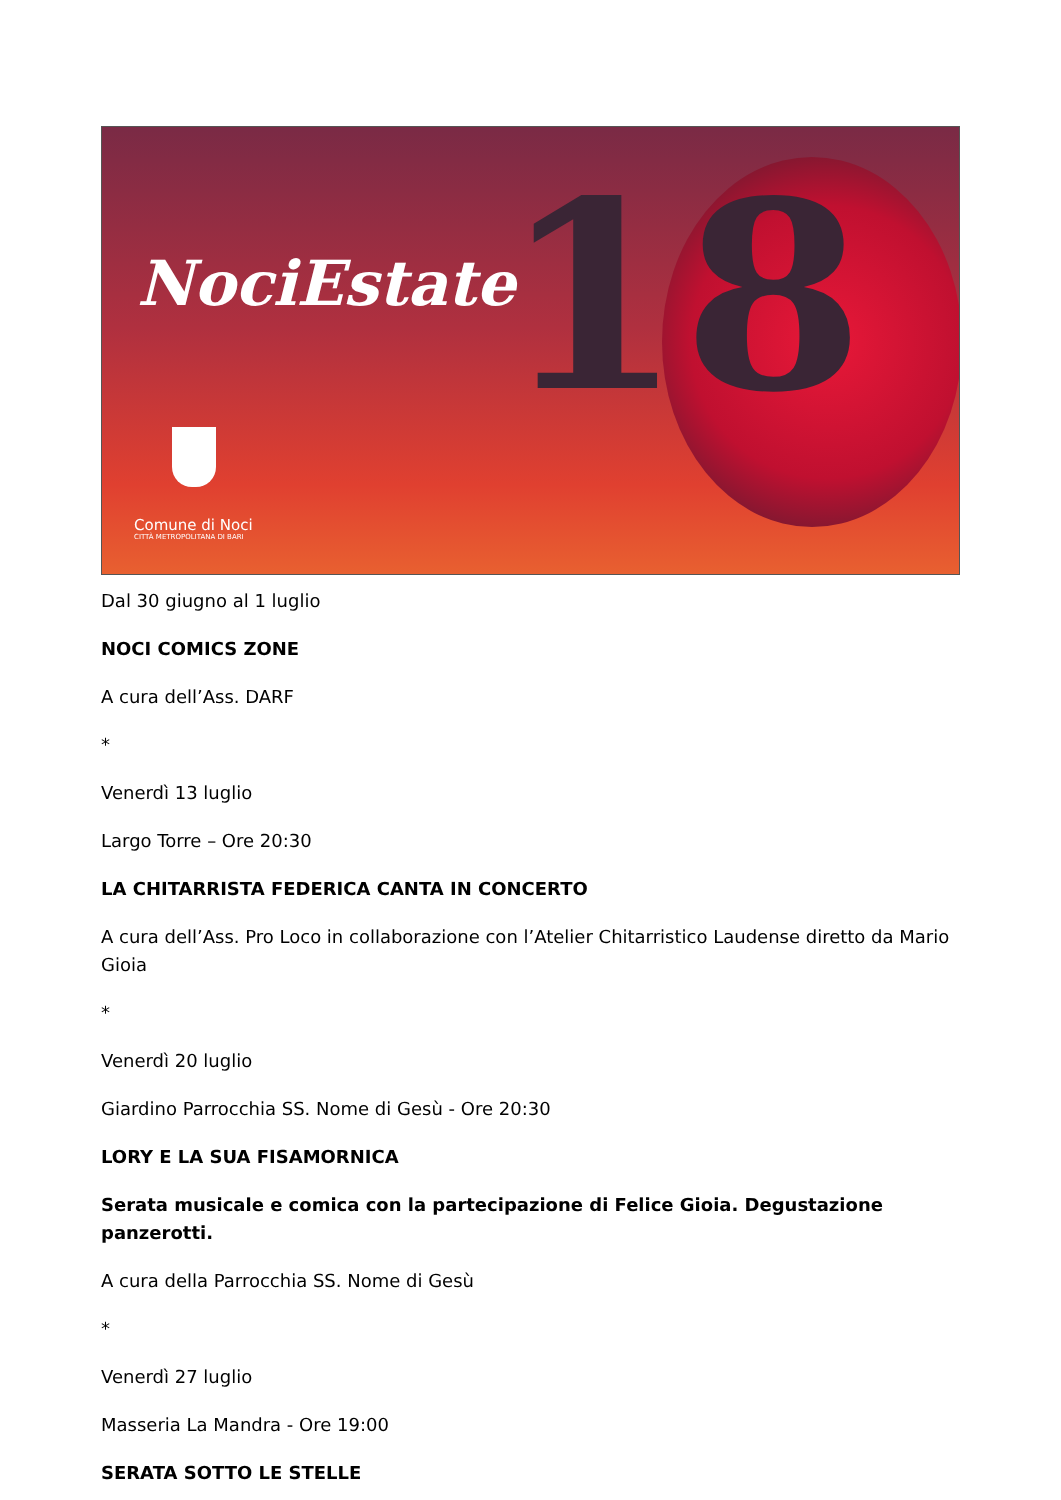18
NociEstate
Comune di Noci
CITTÀ METROPOLITANA DI BARI
Dal 30 giugno al 1 luglio
NOCI COMICS ZONE
A cura dell’Ass. DARF
*
Venerdì 13 luglio
Largo Torre – Ore 20:30
LA CHITARRISTA FEDERICA CANTA IN CONCERTO
A cura dell’Ass. Pro Loco in collaborazione con l’Atelier Chitarristico Laudense diretto da Mario Gioia
*
Venerdì 20 luglio
Giardino Parrocchia SS. Nome di Gesù - Ore 20:30
LORY E LA SUA FISAMORNICA
Serata musicale e comica con la partecipazione di Felice Gioia. Degustazione panzerotti.
A cura della Parrocchia SS. Nome di Gesù
*
Venerdì 27 luglio
Masseria La Mandra - Ore 19:00
SERATA SOTTO LE STELLE